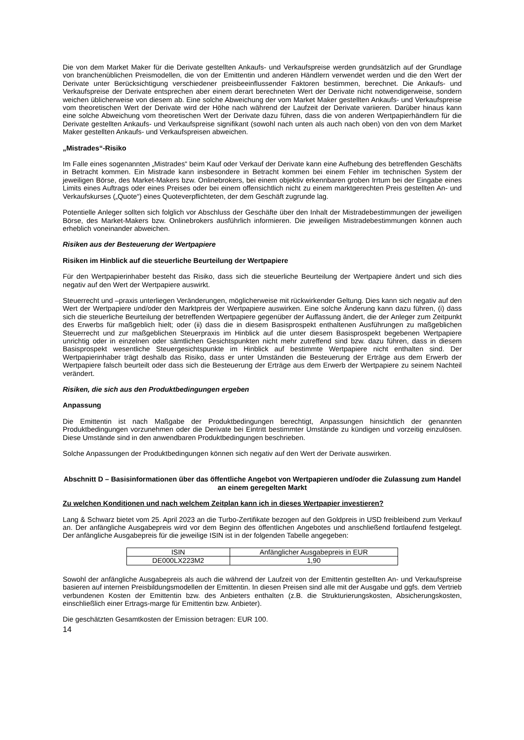Die von dem Market Maker für die Derivate gestellten Ankaufs- und Verkaufspreise werden grundsätzlich auf der Grundlage von branchenüblichen Preismodellen, die von der Emittentin und anderen Händlern verwendet werden und die den Wert der Derivate unter Berücksichtigung verschiedener preisbeeinflussender Faktoren bestimmen, berechnet. Die Ankaufs- und Verkaufspreise der Derivate entsprechen aber einem derart berechneten Wert der Derivate nicht notwendigerweise, sondern weichen üblicherweise von diesem ab. Eine solche Abweichung der vom Market Maker gestellten Ankaufs- und Verkaufspreise vom theoretischen Wert der Derivate wird der Höhe nach während der Laufzeit der Derivate variieren. Darüber hinaus kann eine solche Abweichung vom theoretischen Wert der Derivate dazu führen, dass die von anderen Wertpapierhändlern für die Derivate gestellten Ankaufs- und Verkaufspreise signifikant (sowohl nach unten als auch nach oben) von den von dem Market Maker gestellten Ankaufs- und Verkaufspreisen abweichen.
„Mistrades“-Risiko
Im Falle eines sogenannten „Mistrades“ beim Kauf oder Verkauf der Derivate kann eine Aufhebung des betreffenden Geschäfts in Betracht kommen. Ein Mistrade kann insbesondere in Betracht kommen bei einem Fehler im technischen System der jeweiligen Börse, des Market-Makers bzw. Onlinebrokers, bei einem objektiv erkennbaren groben Irrtum bei der Eingabe eines Limits eines Auftrags oder eines Preises oder bei einem offensichtlich nicht zu einem marktgerechten Preis gestellten An- und Verkaufskurses („Quote“) eines Quoteverpflichteten, der dem Geschäft zugrunde lag.
Potentielle Anleger sollten sich folglich vor Abschluss der Geschäfte über den Inhalt der Mistradebestimmungen der jeweiligen Börse, des Market-Makers bzw. Onlinebrokers ausführlich informieren. Die jeweiligen Mistradebestimmungen können auch erheblich voneinander abweichen.
Risiken aus der Besteuerung der Wertpapiere
Risiken im Hinblick auf die steuerliche Beurteilung der Wertpapiere
Für den Wertpapierinhaber besteht das Risiko, dass sich die steuerliche Beurteilung der Wertpapiere ändert und sich dies negativ auf den Wert der Wertpapiere auswirkt.
Steuerrecht und –praxis unterliegen Veränderungen, möglicherweise mit rückwirkender Geltung. Dies kann sich negativ auf den Wert der Wertpapiere und/oder den Marktpreis der Wertpapiere auswirken. Eine solche Änderung kann dazu führen, (i) dass sich die steuerliche Beurteilung der betreffenden Wertpapiere gegenüber der Auffassung ändert, die der Anleger zum Zeitpunkt des Erwerbs für maßgeblich hielt; oder (ii) dass die in diesem Basisprospekt enthaltenen Ausführungen zu maßgeblichen Steuerrecht und zur maßgeblichen Steuerpraxis im Hinblick auf die unter diesem Basisprospekt begebenen Wertpapiere unrichtig oder in einzelnen oder sämtlichen Gesichtspunkten nicht mehr zutreffend sind bzw. dazu führen, dass in diesem Basisprospekt wesentliche Steuergesichtspunkte im Hinblick auf bestimmte Wertpapiere nicht enthalten sind. Der Wertpapierinhaber trägt deshalb das Risiko, dass er unter Umständen die Besteuerung der Erträge aus dem Erwerb der Wertpapiere falsch beurteilt oder dass sich die Besteuerung der Erträge aus dem Erwerb der Wertpapiere zu seinem Nachteil verändert.
Risiken, die sich aus den Produktbedingungen ergeben
Anpassung
Die Emittentin ist nach Maßgabe der Produktbedingungen berechtigt, Anpassungen hinsichtlich der genannten Produktbedingungen vorzunehmen oder die Derivate bei Eintritt bestimmter Umstände zu kündigen und vorzeitig einzulösen. Diese Umstände sind in den anwendbaren Produktbedingungen beschrieben.
Solche Anpassungen der Produktbedingungen können sich negativ auf den Wert der Derivate auswirken.
Abschnitt D – Basisinformationen über das öffentliche Angebot von Wertpapieren und/oder die Zulassung zum Handel an einem geregelten Markt
Zu welchen Konditionen und nach welchem Zeitplan kann ich in dieses Wertpapier investieren?
Lang & Schwarz bietet vom 25. April 2023 an die Turbo-Zertifikate bezogen auf den Goldpreis in USD freibleibend zum Verkauf an. Der anfängliche Ausgabepreis wird vor dem Beginn des öffentlichen Angebotes und anschließend fortlaufend festgelegt. Der anfängliche Ausgabepreis für die jeweilige ISIN ist in der folgenden Tabelle angegeben:
| ISIN | Anfänglicher Ausgabepreis in EUR |
| DE000LX223M2 | 1,90 |
Sowohl der anfängliche Ausgabepreis als auch die während der Laufzeit von der Emittentin gestellten An- und Verkaufspreise basieren auf internen Preisbildungsmodellen der Emittentin. In diesen Preisen sind alle mit der Ausgabe und ggfs. dem Vertrieb verbundenen Kosten der Emittentin bzw. des Anbieters enthalten (z.B. die Strukturierungskosten, Absicherungskosten, einschließlich einer Ertrags-marge für Emittentin bzw. Anbieter).
Die geschätzten Gesamtkosten der Emission betragen: EUR 100.
14